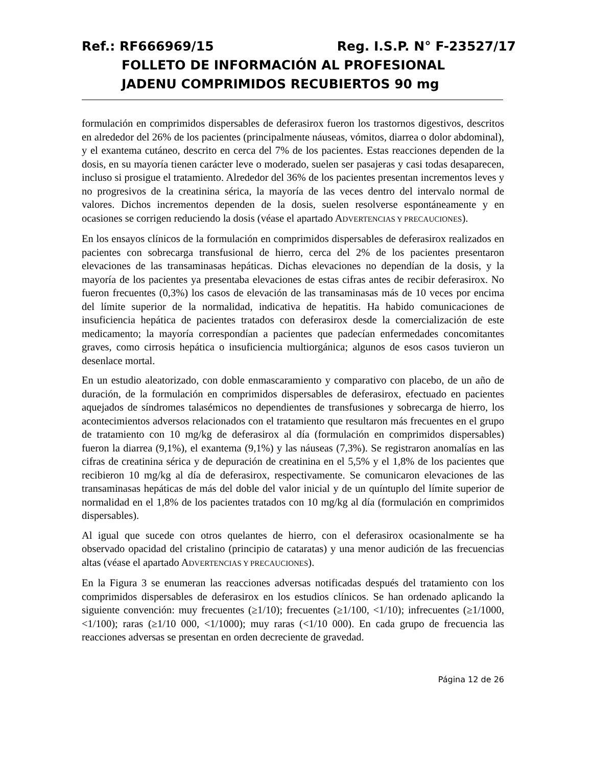Ref.: RF666969/15 Reg. I.S.P. N° F-23527/17
FOLLETO DE INFORMACIÓN AL PROFESIONAL
JADENU COMPRIMIDOS RECUBIERTOS 90 mg
formulación en comprimidos dispersables de deferasirox fueron los trastornos digestivos, descritos en alrededor del 26% de los pacientes (principalmente náuseas, vómitos, diarrea o dolor abdominal), y el exantema cutáneo, descrito en cerca del 7% de los pacientes. Estas reacciones dependen de la dosis, en su mayoría tienen carácter leve o moderado, suelen ser pasajeras y casi todas desaparecen, incluso si prosigue el tratamiento. Alrededor del 36% de los pacientes presentan incrementos leves y no progresivos de la creatinina sérica, la mayoría de las veces dentro del intervalo normal de valores. Dichos incrementos dependen de la dosis, suelen resolverse espontáneamente y en ocasiones se corrigen reduciendo la dosis (véase el apartado ADVERTENCIAS Y PRECAUCIONES).
En los ensayos clínicos de la formulación en comprimidos dispersables de deferasirox realizados en pacientes con sobrecarga transfusional de hierro, cerca del 2% de los pacientes presentaron elevaciones de las transaminasas hepáticas. Dichas elevaciones no dependían de la dosis, y la mayoría de los pacientes ya presentaba elevaciones de estas cifras antes de recibir deferasirox. No fueron frecuentes (0,3%) los casos de elevación de las transaminasas más de 10 veces por encima del límite superior de la normalidad, indicativa de hepatitis. Ha habido comunicaciones de insuficiencia hepática de pacientes tratados con deferasirox desde la comercialización de este medicamento; la mayoría correspondían a pacientes que padecían enfermedades concomitantes graves, como cirrosis hepática o insuficiencia multiorgánica; algunos de esos casos tuvieron un desenlace mortal.
En un estudio aleatorizado, con doble enmascaramiento y comparativo con placebo, de un año de duración, de la formulación en comprimidos dispersables de deferasirox, efectuado en pacientes aquejados de síndromes talasémicos no dependientes de transfusiones y sobrecarga de hierro, los acontecimientos adversos relacionados con el tratamiento que resultaron más frecuentes en el grupo de tratamiento con 10 mg/kg de deferasirox al día (formulación en comprimidos dispersables) fueron la diarrea (9,1%), el exantema (9,1%) y las náuseas (7,3%). Se registraron anomalías en las cifras de creatinina sérica y de depuración de creatinina en el 5,5% y el 1,8% de los pacientes que recibieron 10 mg/kg al día de deferasirox, respectivamente. Se comunicaron elevaciones de las transaminasas hepáticas de más del doble del valor inicial y de un quíntuplo del límite superior de normalidad en el 1,8% de los pacientes tratados con 10 mg/kg al día (formulación en comprimidos dispersables).
Al igual que sucede con otros quelantes de hierro, con el deferasirox ocasionalmente se ha observado opacidad del cristalino (principio de cataratas) y una menor audición de las frecuencias altas (véase el apartado ADVERTENCIAS Y PRECAUCIONES).
En la Figura 3 se enumeran las reacciones adversas notificadas después del tratamiento con los comprimidos dispersables de deferasirox en los estudios clínicos. Se han ordenado aplicando la siguiente convención: muy frecuentes (≥1/10); frecuentes (≥1/100, <1/10); infrecuentes (≥1/1000, <1/100); raras (≥1/10 000, <1/1000); muy raras (<1/10 000). En cada grupo de frecuencia las reacciones adversas se presentan en orden decreciente de gravedad.
Página 12 de 26